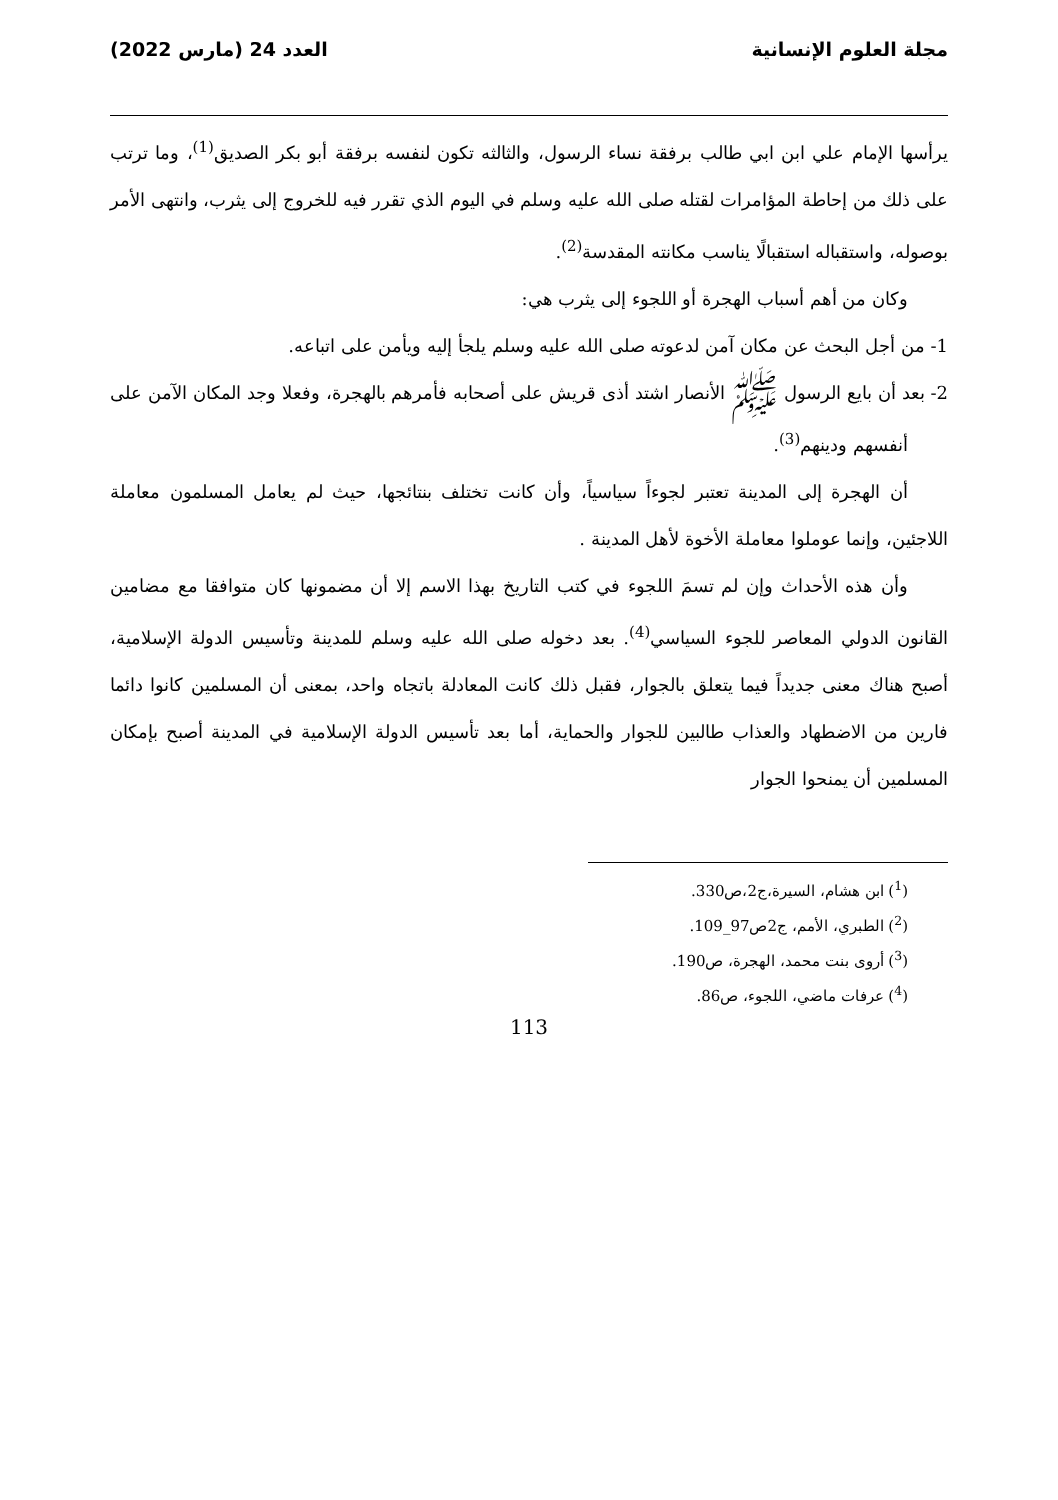مجلة العلوم الإنسانية العدد 24 (مارس 2022)
يرأسها الإمام علي ابن ابي طالب برفقة نساء الرسول، والثالثه تكون لنفسه برفقة أبو بكر الصديق<sup>(1)</sup>، وما ترتب على ذلك من إحاطة المؤامرات لقتله صلى الله عليه وسلم في اليوم الذي تقرر فيه للخروج إلى يثرب، وانتهى الأمر بوصوله، واستقباله استقبالًا يناسب مكانته المقدسة<sup>(2)</sup>.
وكان من أهم أسباب الهجرة أو اللجوء إلى يثرب هي:
1- من أجل البحث عن مكان آمن لدعوته صلى الله عليه وسلم يلجأ إليه ويأمن على اتباعه.
2- بعد أن بايع الرسول ﷺ الأنصار اشتد أذى قريش على أصحابه فأمرهم بالهجرة، وفعلا وجد المكان الآمن على أنفسهم ودينهم<sup>(3)</sup>.
أن الهجرة إلى المدينة تعتبر لجوءاً سياسياً، وأن كانت تختلف بنتائجها، حيث لم يعامل المسلمون معاملة اللاجئين، وإنما عوملوا معاملة الأخوة لأهل المدينة .
وأن هذه الأحداث وإن لم تسمَ اللجوء في كتب التاريخ بهذا الاسم إلا أن مضمونها كان متوافقا مع مضامين القانون الدولي المعاصر للجوء السياسي<sup>(4)</sup>. بعد دخوله صلى الله عليه وسلم للمدينة وتأسيس الدولة الإسلامية، أصبح هناك معنى جديداً فيما يتعلق بالجوار، فقبل ذلك كانت المعادلة باتجاه واحد، بمعنى أن المسلمين كانوا دائما فارين من الاضطهاد والعذاب طالبين للجوار والحماية، أما بعد تأسيس الدولة الإسلامية في المدينة أصبح بإمكان المسلمين أن يمنحوا الجوار
(<sup>1</sup>) ابن هشام، السيرة،ج2،ص330.
(<sup>2</sup>) الطبري، الأمم، ج2ص97_109.
(<sup>3</sup>) أروى بنت محمد، الهجرة، ص190.
(<sup>4</sup>) عرفات ماضي، اللجوء، ص86.
113